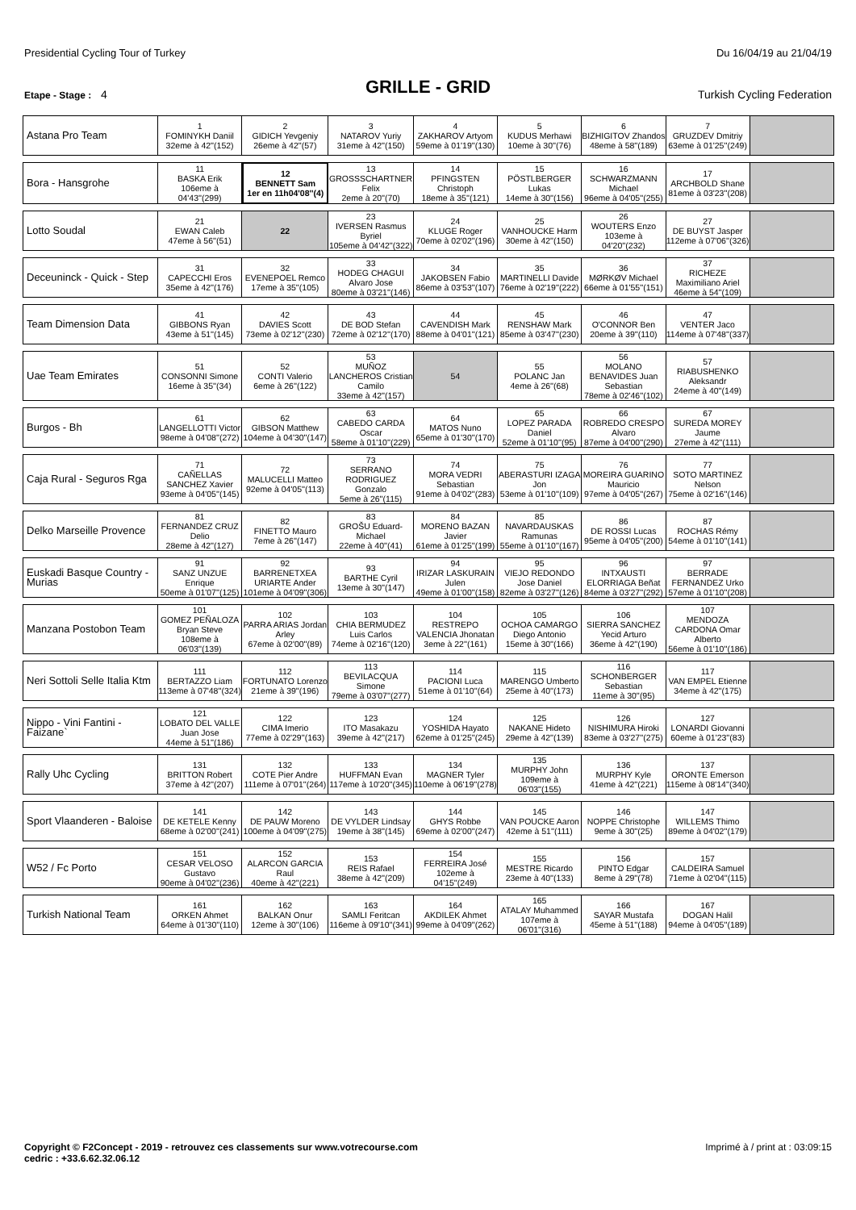Presidential Cycling Tour of Turkey Du 16/04/19 au 21/04/19
GRILLE - GRID
Etape - Stage : 4 Turkish Cycling Federation
| Astana Pro Team | 1 FOMINYKH Daniil 32eme à 42''(152) | 2 GIDICH Yevgeniy 26eme à 42''(57) | 3 NATAROV Yuriy 31eme à 42''(150) | 4 ZAKHAROV Artyom 59eme à 01'19''(130) | 5 KUDUS Merhawi 10eme à 30''(76) | 6 BIZHIGITOV Zhandos 48eme à 58''(189) | 7 GRUZDEV Dmitriy 63eme à 01'25''(249) | |
| Bora - Hansgrohe | 11 BASKA Erik 106eme à 04'43''(299) | 12 BENNETT Sam 1er en 11h04'08''(4) | 13 GROSSSCHARTNER Felix 2eme à 20''(70) | 14 PFINGSTEN Christoph 18eme à 35''(121) | 15 PÖSTLBERGER Lukas 14eme à 30''(156) | 16 SCHWARZMANN Michael 96eme à 04'05''(255) | 17 ARCHBOLD Shane 81eme à 03'23''(208) | |
| Lotto Soudal | 21 EWAN Caleb 47eme à 56''(51) | 22 | 23 IVERSEN Rasmus Byriel 105eme à 04'42''(322) | 24 KLUGE Roger 70eme à 02'02''(196) | 25 VANHOUCKE Harm 30eme à 42''(150) | 26 WOUTERS Enzo 103eme à 04'20''(232) | 27 DE BUYST Jasper 112eme à 07'06''(326) | |
| Deceuninck - Quick - Step | 31 CAPECCHI Eros 35eme à 42''(176) | 32 EVENEPOEL Remco 17eme à 35''(105) | 33 HODEG CHAGUI Alvaro Jose 80eme à 03'21''(146) | 34 JAKOBSEN Fabio 86eme à 03'53''(107) | 35 MARTINELLI Davide 76eme à 02'19''(222) | 36 MØRKØV Michael 66eme à 01'55''(151) | 37 RICHEZE Maximiliano Ariel 46eme à 54''(109) | |
| Team Dimension Data | 41 GIBBONS Ryan 43eme à 51''(145) | 42 DAVIES Scott 73eme à 02'12''(230) | 43 DE BOD Stefan 72eme à 02'12''(170) | 44 CAVENDISH Mark 88eme à 04'01''(121) | 45 RENSHAW Mark 85eme à 03'47''(230) | 46 O'CONNOR Ben 20eme à 39''(110) | 47 VENTER Jaco 114eme à 07'48''(337) | |
| Uae Team Emirates | 51 CONSONNI Simone 16eme à 35''(34) | 52 CONTI Valerio 6eme à 26''(122) | 53 MUÑOZ LANCHEROS Cristian Camilo 33eme à 42''(157) | 54 | 55 POLANC Jan 4eme à 26''(68) | 56 MOLANO BENAVIDES Juan Sebastian 78eme à 02'46''(102) | 57 RIABUSHENKO Aleksandr 24eme à 40''(149) | |
| Burgos - Bh | 61 LANGELLOTTI Victor 98eme à 04'08''(272) | 62 GIBSON Matthew 104eme à 04'30''(147) | 63 CABEDO CARDA Oscar 58eme à 01'10''(229) | 64 MATOS Nuno 65eme à 01'30''(170) | 65 LOPEZ PARADA Daniel 52eme à 01'10''(95) | 66 ROBREDO CRESPO Alvaro 87eme à 04'00''(290) | 67 SUREDA MOREY Jaume 27eme à 42''(111) | |
| Caja Rural - Seguros Rga | 71 CAÑELLAS SANCHEZ Xavier 93eme à 04'05''(145) | 72 MALUCELLI Matteo 92eme à 04'05''(113) | 73 SERRANO RODRIGUEZ Gonzalo 5eme à 26''(115) | 74 MORA VEDRI Sebastian 91eme à 04'02''(283) | 75 ABERASTURI IZAGA Jon 53eme à 01'10''(109) | 76 MOREIRA GUARINO Mauricio 97eme à 04'05''(267) | 77 SOTO MARTINEZ Nelson 75eme à 02'16''(146) | |
| Delko Marseille Provence | 81 FERNANDEZ CRUZ Delio 28eme à 42''(127) | 82 FINETTO Mauro 7eme à 26''(147) | 83 GROŠU Eduard-Michael 22eme à 40''(41) | 84 MORENO BAZAN Javier 61eme à 01'25''(199) | 85 NAVARDAUSKAS Ramunas 55eme à 01'10''(167) | 86 DE ROSSI Lucas 95eme à 04'05''(200) | 87 ROCHAS Rémy 54eme à 01'10''(141) | |
| Euskadi Basque Country - Murias | 91 SANZ UNZUE Enrique 50eme à 01'07''(125) | 92 BARRENETXEA URIARTE Ander 101eme à 04'09''(306) | 93 BARTHE Cyril 13eme à 30''(147) | 94 IRIZAR LASKURAIN Julen 49eme à 01'00''(158) | 95 VIEJO REDONDO Jose Daniel 82eme à 03'27''(126) | 96 INTXAUSTI ELORRIAGA Beñat 84eme à 03'27''(292) | 97 BERRADE FERNANDEZ Urko 57eme à 01'10''(208) | |
| Manzana Postobon Team | 101 GOMEZ PEÑALOZA Bryan Steve 108eme à 06'03''(139) | 102 PARRA ARIAS Jordan Arley 67eme à 02'00''(89) | 103 CHIA BERMUDEZ Luis Carlos 74eme à 02'16''(120) | 104 RESTREPO VALENCIA Jhonatan 3eme à 22''(161) | 105 OCHOA CAMARGO Diego Antonio 15eme à 30''(166) | 106 SIERRA SANCHEZ Yecid Arturo 36eme à 42''(190) | 107 MENDOZA CARDONA Omar Alberto 56eme à 01'10''(186) | |
| Neri Sottoli Selle Italia Ktm | 111 BERTAZZO Liam 113eme à 07'48''(324) | 112 FORTUNATO Lorenzo 21eme à 39''(196) | 113 BEVILACQUA Simone 79eme à 03'07''(277) | 114 PACIONI Luca 51eme à 01'10''(64) | 115 MARENGO Umberto 25eme à 40''(173) | 116 SCHONBERGER Sebastian 11eme à 30''(95) | 117 VAN EMPEL Etienne 34eme à 42''(175) | |
| Nippo - Vini Fantini - Faizane` | 121 LOBATO DEL VALLE Juan Jose 44eme à 51''(186) | 122 CIMA Imerio 77eme à 02'29''(163) | 123 ITO Masakazu 39eme à 42''(217) | 124 YOSHIDA Hayato 62eme à 01'25''(245) | 125 NAKANE Hideto 29eme à 42''(139) | 126 NISHIMURA Hiroki 83eme à 03'27''(275) | 127 LONARDI Giovanni 60eme à 01'23''(83) | |
| Rally Uhc Cycling | 131 BRITTON Robert 37eme à 42''(207) | 132 COTE Pier Andre 111eme à 07'01''(264) | 133 HUFFMAN Evan 117eme à 10'20''(345) | 134 MAGNER Tyler 110eme à 06'19''(278) | 135 MURPHY John 109eme à 06'03''(155) | 136 MURPHY Kyle 41eme à 42''(221) | 137 ORONTE Emerson 115eme à 08'14''(340) | |
| Sport Vlaanderen - Baloise | 141 DE KETELE Kenny 68eme à 02'00''(241) | 142 DE PAUW Moreno 100eme à 04'09''(275) | 143 DE VYLDER Lindsay 19eme à 38''(145) | 144 GHYS Robbe 69eme à 02'00''(247) | 145 VAN POUCKE Aaron 42eme à 51''(111) | 146 NOPPE Christophe 9eme à 30''(25) | 147 WILLEMS Thimo 89eme à 04'02''(179) | |
| W52 / Fc Porto | 151 CESAR VELOSO Gustavo 90eme à 04'02''(236) | 152 ALARCON GARCIA Raul 40eme à 42''(221) | 153 REIS Rafael 38eme à 42''(209) | 154 FERREIRA José 102eme à 04'15''(249) | 155 MESTRE Ricardo 23eme à 40''(133) | 156 PINTO Edgar 8eme à 29''(78) | 157 CALDEIRA Samuel 71eme à 02'04''(115) | |
| Turkish National Team | 161 ORKEN Ahmet 64eme à 01'30''(110) | 162 BALKAN Onur 12eme à 30''(106) | 163 SAMLI Feritcan 116eme à 09'10''(341) | 164 AKDILEK Ahmet 99eme à 04'09''(262) | 165 ATALAY Muhammed 107eme à 06'01''(316) | 166 SAYAR Mustafa 45eme à 51''(188) | 167 DOGAN Halil 94eme à 04'05''(189) | |
Copyright © F2Concept - 2019 - retrouvez ces classements sur www.votrecourse.com
cedric : +33.6.62.32.06.12 Imprimé à / print at : 03:09:15